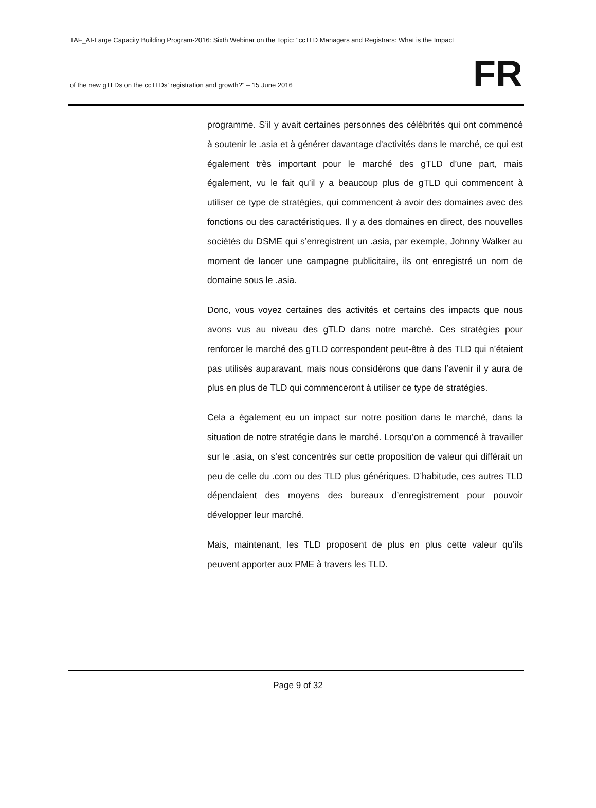TAF_At-Large Capacity Building Program-2016: Sixth Webinar on the Topic: "ccTLD Managers and Registrars: What is the Impact
of the new gTLDs on the ccTLDs’ registration and growth?" – 15 June 2016 FR
programme. S’il y avait certaines personnes des célébrités qui ont commencé à soutenir le .asia et à générer davantage d’activités dans le marché, ce qui est également très important pour le marché des gTLD d’une part, mais également, vu le fait qu’il y a beaucoup plus de gTLD qui commencent à utiliser ce type de stratégies, qui commencent à avoir des domaines avec des fonctions ou des caractéristiques. Il y a des domaines en direct, des nouvelles sociétés du DSME qui s’enregistrent un .asia, par exemple, Johnny Walker au moment de lancer une campagne publicitaire, ils ont enregistré un nom de domaine sous le .asia.
Donc, vous voyez certaines des activités et certains des impacts que nous avons vus au niveau des gTLD dans notre marché. Ces stratégies pour renforcer le marché des gTLD correspondent peut-être à des TLD qui n’étaient pas utilisés auparavant, mais nous considérons que dans l’avenir il y aura de plus en plus de TLD qui commenceront à utiliser ce type de stratégies.
Cela a également eu un impact sur notre position dans le marché, dans la situation de notre stratégie dans le marché. Lorsqu’on a commencé à travailler sur le .asia, on s’est concentrés sur cette proposition de valeur qui différait un peu de celle du .com ou des TLD plus génériques. D’habitude, ces autres TLD dépendaient des moyens des bureaux d’enregistrement pour pouvoir développer leur marché.
Mais, maintenant, les TLD proposent de plus en plus cette valeur qu’ils peuvent apporter aux PME à travers les TLD.
Page 9 of 32